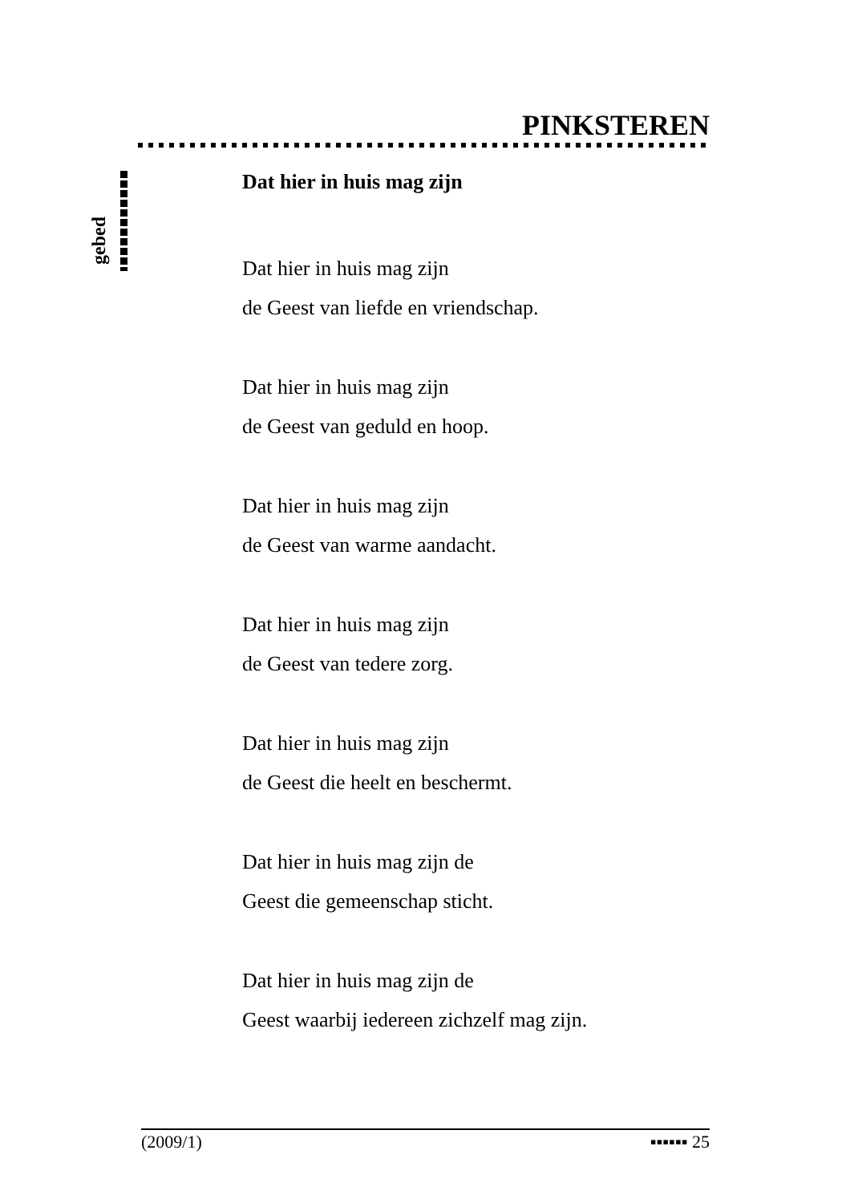PINKSTEREN
gebed
Dat hier in huis mag zijn
Dat hier in huis mag zijn
de Geest van liefde en vriendschap.
Dat hier in huis mag zijn
de Geest van geduld en hoop.
Dat hier in huis mag zijn
de Geest van warme aandacht.
Dat hier in huis mag zijn
de Geest van tedere zorg.
Dat hier in huis mag zijn
de Geest die heelt en beschermt.
Dat hier in huis mag zijn de
Geest die gemeenschap sticht.
Dat hier in huis mag zijn de
Geest waarbij iedereen zichzelf mag zijn.
(2009/1) ▪▪▪▪▪▪ 25